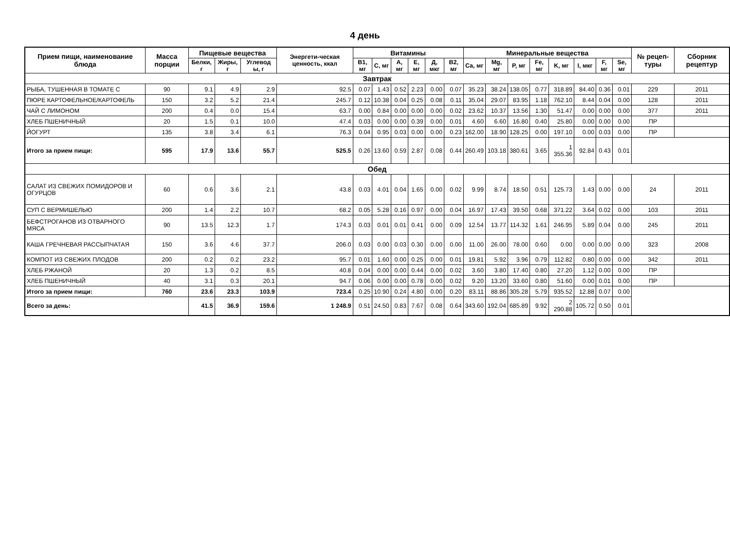4 день
| Прием пищи, наименование блюда | Масса порции | Пищевые вещества | | | Энергети-ческая ценность, ккал | Витамины | | | | | | Минеральные вещества | | | | | | | | № рецеп-туры | Сборник рецептур |
| --- | --- | --- | --- | --- | --- | --- | --- | --- | --- | --- | --- | --- | --- | --- | --- | --- | --- | --- | --- | --- | --- |
| | | Белки, г | Жиры, г | Углевод ы, г | | B1, мг | C, мг | A, мг | E, мг | Д, мкг | B2, мг | Ca, мг | Mg, мг | P, мг | Fe, мг | K, мг | I, мкг | F, мг | Se, мг | | |
| Завтрак | | | | | | | | | | | | | | | | | | | | | |
| РЫБА, ТУШЕННАЯ В ТОМАТЕ С | 90 | 9.1 | 4.9 | 2.9 | 92.5 | 0.07 | 1.43 | 0.52 | 2.23 | 0.00 | 0.07 | 35.23 | 38.24 | 138.05 | 0.77 | 318.89 | 84.40 | 0.36 | 0.01 | 229 | 2011 |
| ПЮРЕ КАРТОФЕЛЬНОЕ/КАРТОФЕЛЬ | 150 | 3.2 | 5.2 | 21.4 | 245.7 | 0.12 | 10.38 | 0.04 | 0.25 | 0.08 | 0.11 | 35.04 | 29.07 | 83.95 | 1.18 | 762.10 | 8.44 | 0.04 | 0.00 | 128 | 2011 |
| ЧАЙ С ЛИМОНОМ | 200 | 0.4 | 0.0 | 15.4 | 63.7 | 0.00 | 0.84 | 0.00 | 0.00 | 0.00 | 0.02 | 23.62 | 10.37 | 13.56 | 1.30 | 51.47 | 0.00 | 0.00 | 0.00 | 377 | 2011 |
| ХЛЕБ ПШЕНИЧНЫЙ | 20 | 1.5 | 0.1 | 10.0 | 47.4 | 0.03 | 0.00 | 0.00 | 0.39 | 0.00 | 0.01 | 4.60 | 6.60 | 16.80 | 0.40 | 25.80 | 0.00 | 0.00 | 0.00 | ПР | |
| ЙОГУРТ | 135 | 3.8 | 3.4 | 6.1 | 76.3 | 0.04 | 0.95 | 0.03 | 0.00 | 0.00 | 0.23 | 162.00 | 18.90 | 128.25 | 0.00 | 197.10 | 0.00 | 0.03 | 0.00 | ПР | |
| Итого за прием пищи: | 595 | 17.9 | 13.6 | 55.7 | 525.5 | 0.26 | 13.60 | 0.59 | 2.87 | 0.08 | 0.44 | 260.49 | 103.18 | 380.61 | 3.65 | 1 355.36 | 92.84 | 0.43 | 0.01 | | |
| Обед | | | | | | | | | | | | | | | | | | | | | |
| САЛАТ ИЗ СВЕЖИХ ПОМИДОРОВ И ОГУРЦОВ | 60 | 0.6 | 3.6 | 2.1 | 43.8 | 0.03 | 4.01 | 0.04 | 1.65 | 0.00 | 0.02 | 9.99 | 8.74 | 18.50 | 0.51 | 125.73 | 1.43 | 0.00 | 0.00 | 24 | 2011 |
| СУП С ВЕРМИШЕЛЬЮ | 200 | 1.4 | 2.2 | 10.7 | 68.2 | 0.05 | 5.28 | 0.16 | 0.97 | 0.00 | 0.04 | 16.97 | 17.43 | 39.50 | 0.68 | 371.22 | 3.64 | 0.02 | 0.00 | 103 | 2011 |
| БЕФСТРОГАНОВ ИЗ ОТВАРНОГО МЯСА | 90 | 13.5 | 12.3 | 1.7 | 174.3 | 0.03 | 0.01 | 0.01 | 0.41 | 0.00 | 0.09 | 12.54 | 13.77 | 114.32 | 1.61 | 246.95 | 5.89 | 0.04 | 0.00 | 245 | 2011 |
| КАША ГРЕЧНЕВАЯ РАССЫПЧАТАЯ | 150 | 3.6 | 4.6 | 37.7 | 206.0 | 0.03 | 0.00 | 0.03 | 0.30 | 0.00 | 0.00 | 11.00 | 26.00 | 78.00 | 0.60 | 0.00 | 0.00 | 0.00 | 0.00 | 323 | 2008 |
| КОМПОТ ИЗ СВЕЖИХ ПЛОДОВ | 200 | 0.2 | 0.2 | 23.2 | 95.7 | 0.01 | 1.60 | 0.00 | 0.25 | 0.00 | 0.01 | 19.81 | 5.92 | 3.96 | 0.79 | 112.82 | 0.80 | 0.00 | 0.00 | 342 | 2011 |
| ХЛЕБ РЖАНОЙ | 20 | 1.3 | 0.2 | 8.5 | 40.8 | 0.04 | 0.00 | 0.00 | 0.44 | 0.00 | 0.02 | 3.60 | 3.80 | 17.40 | 0.80 | 27.20 | 1.12 | 0.00 | 0.00 | ПР | |
| ХЛЕБ ПШЕНИЧНЫЙ | 40 | 3.1 | 0.3 | 20.1 | 94.7 | 0.06 | 0.00 | 0.00 | 0.78 | 0.00 | 0.02 | 9.20 | 13.20 | 33.60 | 0.80 | 51.60 | 0.00 | 0.01 | 0.00 | ПР | |
| Итого за прием пищи: | 760 | 23.6 | 23.3 | 103.9 | 723.4 | 0.25 | 10.90 | 0.24 | 4.80 | 0.00 | 0.20 | 83.11 | 88.86 | 305.28 | 5.79 | 935.52 | 12.88 | 0.07 | 0.00 | | |
| Всего за день: | | 41.5 | 36.9 | 159.6 | 1 248.9 | 0.51 | 24.50 | 0.83 | 7.67 | 0.08 | 0.64 | 343.60 | 192.04 | 685.89 | 9.92 | 2 290.88 | 105.72 | 0.50 | 0.01 | | |